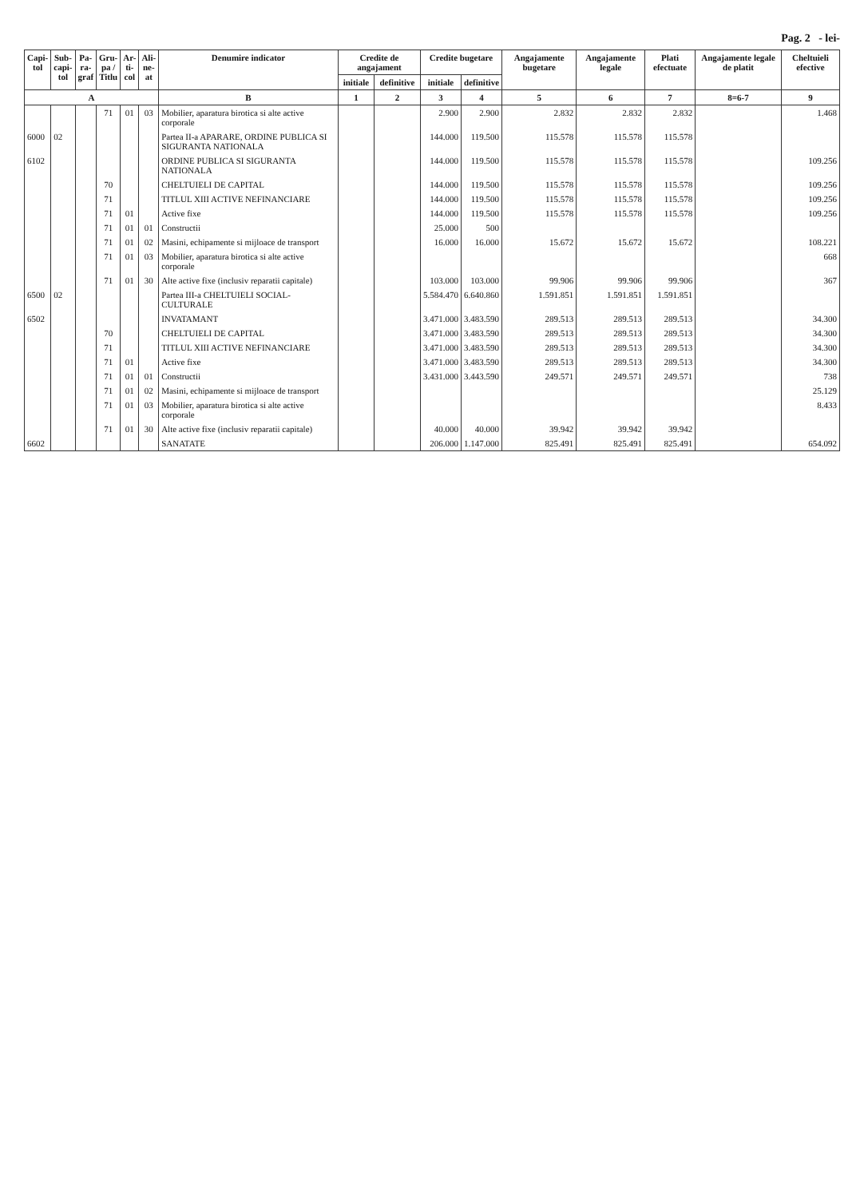Pag. 2 - lei-
| Capi- tol | Sub- capi- tol | Pa- ra- graf | Gru- pa / Titlu | Ar- ti- col | Ali- ne- at | Denumire indicator | Credite de angajament | | Credite bugetare | | Angajamente bugetare | Angajamente legale | Plati efectuate | Angajamente legale de platit | Cheltuieli efective |
| --- | --- | --- | --- | --- | --- | --- | --- | --- | --- | --- | --- | --- | --- | --- | --- |
| | | | | | | | initiale | definitive | initiale | definitive | | | | | |
| A | | | | | | B | 1 | 2 | 3 | 4 | 5 | 6 | 7 | 8=6-7 | 9 |
| | | | 71 | 01 | 03 | Mobilier, aparatura birotica si alte active corporale | | | 2.900 | 2.900 | 2.832 | 2.832 | 2.832 | | 1.468 |
| 6000 | 02 | | | | | Partea II-a APARARE, ORDINE PUBLICA SI SIGURANTA NATIONALA | | | 144.000 | 119.500 | 115.578 | 115.578 | 115.578 | | |
| 6102 | | | | | | ORDINE PUBLICA SI SIGURANTA NATIONALA | | | 144.000 | 119.500 | 115.578 | 115.578 | 115.578 | | 109.256 |
| | | | 70 | | | CHELTUIELI DE CAPITAL | | | 144.000 | 119.500 | 115.578 | 115.578 | 115.578 | | 109.256 |
| | | | 71 | | | TITLUL XIII ACTIVE NEFINANCIARE | | | 144.000 | 119.500 | 115.578 | 115.578 | 115.578 | | 109.256 |
| | | | 71 | 01 | | Active fixe | | | 144.000 | 119.500 | 115.578 | 115.578 | 115.578 | | 109.256 |
| | | | 71 | 01 | 01 | Constructii | | | 25.000 | 500 | | | | | |
| | | | 71 | 01 | 02 | Masini, echipamente si mijloace de transport | | | 16.000 | 16.000 | 15.672 | 15.672 | 15.672 | | 108.221 |
| | | | 71 | 01 | 03 | Mobilier, aparatura birotica si alte active corporale | | | | | | | | | 668 |
| | | | 71 | 01 | 30 | Alte active fixe (inclusiv reparatii capitale) | | | 103.000 | 103.000 | 99.906 | 99.906 | 99.906 | | 367 |
| 6500 | 02 | | | | | Partea III-a CHELTUIELI SOCIAL-CULTURALE | | | 5.584.470 | 6.640.860 | 1.591.851 | 1.591.851 | 1.591.851 | | |
| 6502 | | | | | | INVATAMANT | | | 3.471.000 | 3.483.590 | 289.513 | 289.513 | 289.513 | | 34.300 |
| | | | 70 | | | CHELTUIELI DE CAPITAL | | | 3.471.000 | 3.483.590 | 289.513 | 289.513 | 289.513 | | 34.300 |
| | | | 71 | | | TITLUL XIII ACTIVE NEFINANCIARE | | | 3.471.000 | 3.483.590 | 289.513 | 289.513 | 289.513 | | 34.300 |
| | | | 71 | 01 | | Active fixe | | | 3.471.000 | 3.483.590 | 289.513 | 289.513 | 289.513 | | 34.300 |
| | | | 71 | 01 | 01 | Constructii | | | 3.431.000 | 3.443.590 | 249.571 | 249.571 | 249.571 | | 738 |
| | | | 71 | 01 | 02 | Masini, echipamente si mijloace de transport | | | | | | | | | 25.129 |
| | | | 71 | 01 | 03 | Mobilier, aparatura birotica si alte active corporale | | | | | | | | | 8.433 |
| | | | 71 | 01 | 30 | Alte active fixe (inclusiv reparatii capitale) | | | 40.000 | 40.000 | 39.942 | 39.942 | 39.942 | | |
| 6602 | | | | | | SANATATE | | | 206.000 | 1.147.000 | 825.491 | 825.491 | 825.491 | | 654.092 |